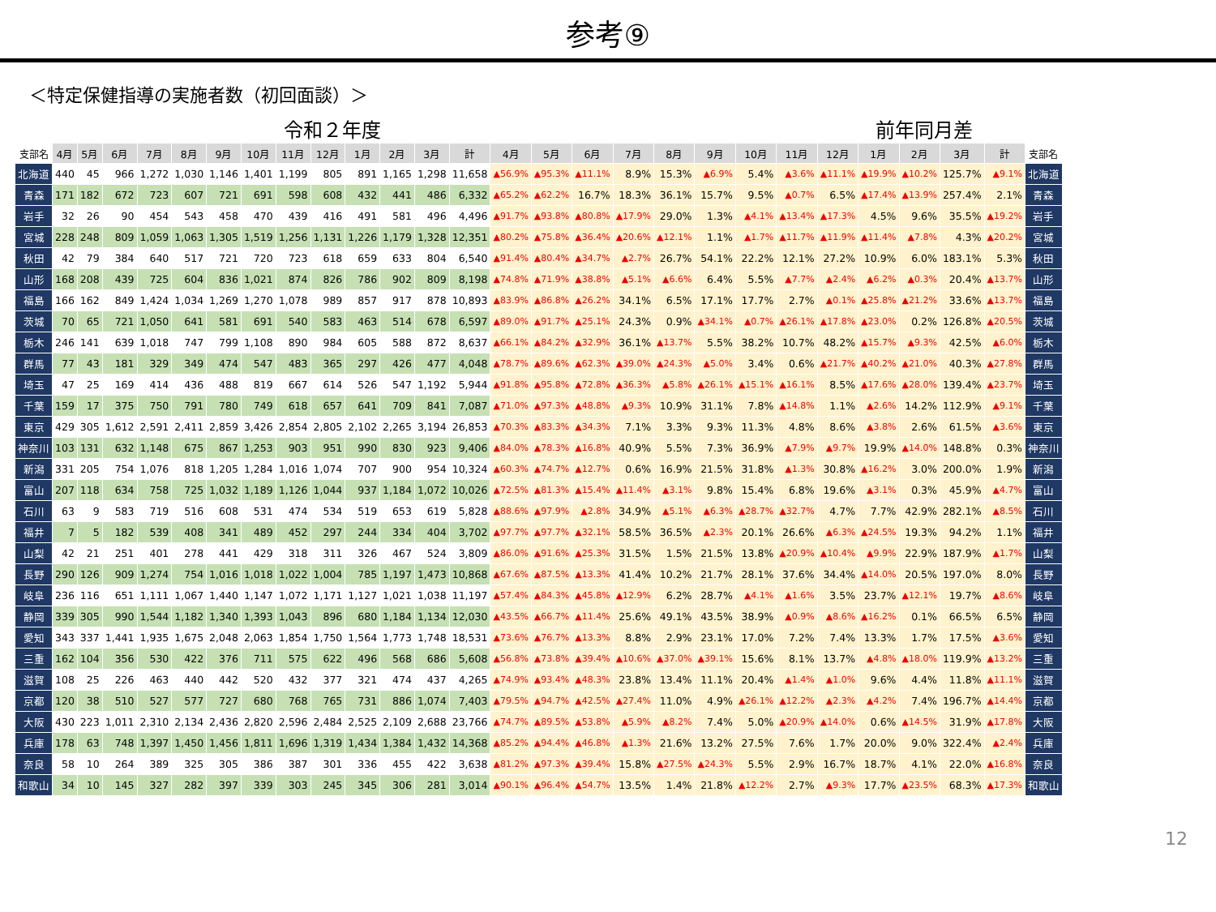参考⑨
＜特定保健指導の実施者数（初回面談）＞
令和２年度 前年同月差
| 支部名 | 4月 | 5月 | 6月 | 7月 | 8月 | 9月 | 10月 | 11月 | 12月 | 1月 | 2月 | 3月 | 計 | 4月 | 5月 | 6月 | 7月 | 8月 | 9月 | 10月 | 11月 | 12月 | 1月 | 2月 | 3月 | 計 | 支部名 |
| --- | --- | --- | --- | --- | --- | --- | --- | --- | --- | --- | --- | --- | --- | --- | --- | --- | --- | --- | --- | --- | --- | --- | --- | --- | --- | --- | --- |
| 北海道 | 440 | 45 | 966 | 1,272 | 1,030 | 1,146 | 1,401 | 1,199 | 805 | 891 | 1,165 | 1,298 | 11,658 | ▲56.9% | ▲95.3% | ▲11.1% | 8.9% | 15.3% | ▲6.9% | 5.4% | ▲3.6% | ▲11.1% | ▲19.9% | ▲10.2% | 125.7% | ▲9.1% | 北海道 |
| 青森 | 171 | 182 | 672 | 723 | 607 | 721 | 691 | 598 | 608 | 432 | 441 | 486 | 6,332 | ▲65.2% | ▲62.2% | 16.7% | 18.3% | 36.1% | 15.7% | 9.5% | ▲0.7% | 6.5% | ▲17.4% | ▲13.9% | 257.4% | 2.1% | 青森 |
| 岩手 | 32 | 26 | 90 | 454 | 543 | 458 | 470 | 439 | 416 | 491 | 581 | 496 | 4,496 | ▲91.7% | ▲93.8% | ▲80.8% | ▲17.9% | 29.0% | 1.3% | ▲4.1% | ▲13.4% | ▲17.3% | 4.5% | 9.6% | 35.5% | ▲19.2% | 岩手 |
| 宮城 | 228 | 248 | 809 | 1,059 | 1,063 | 1,305 | 1,519 | 1,256 | 1,131 | 1,226 | 1,179 | 1,328 | 12,351 | ▲80.2% | ▲75.8% | ▲36.4% | ▲20.6% | ▲12.1% | 1.1% | ▲1.7% | ▲11.7% | ▲11.9% | ▲11.4% | ▲7.8% | 4.3% | ▲20.2% | 宮城 |
| 秋田 | 42 | 79 | 384 | 640 | 517 | 721 | 720 | 723 | 618 | 659 | 633 | 804 | 6,540 | ▲91.4% | ▲80.4% | ▲34.7% | ▲2.7% | 26.7% | 54.1% | 22.2% | 12.1% | 27.2% | 10.9% | 6.0% | 183.1% | 5.3% | 秋田 |
| 山形 | 168 | 208 | 439 | 725 | 604 | 836 | 1,021 | 874 | 826 | 786 | 902 | 809 | 8,198 | ▲74.8% | ▲71.9% | ▲38.8% | ▲5.1% | ▲6.6% | 6.4% | 5.5% | ▲7.7% | ▲2.4% | ▲6.2% | ▲0.3% | 20.4% | ▲13.7% | 山形 |
| 福島 | 166 | 162 | 849 | 1,424 | 1,034 | 1,269 | 1,270 | 1,078 | 989 | 857 | 917 | 878 | 10,893 | ▲83.9% | ▲86.8% | ▲26.2% | 34.1% | 6.5% | 17.1% | 17.7% | 2.7% | ▲0.1% | ▲25.8% | ▲21.2% | 33.6% | ▲13.7% | 福島 |
| 茨城 | 70 | 65 | 721 | 1,050 | 641 | 581 | 691 | 540 | 583 | 463 | 514 | 678 | 6,597 | ▲89.0% | ▲91.7% | ▲25.1% | 24.3% | 0.9% | ▲34.1% | ▲0.7% | ▲26.1% | ▲17.8% | ▲23.0% | 0.2% | 126.8% | ▲20.5% | 茨城 |
| 栃木 | 246 | 141 | 639 | 1,018 | 747 | 799 | 1,108 | 890 | 984 | 605 | 588 | 872 | 8,637 | ▲66.1% | ▲84.2% | ▲32.9% | 36.1% | ▲13.7% | 5.5% | 38.2% | 10.7% | 48.2% | ▲15.7% | ▲9.3% | 42.5% | ▲6.0% | 栃木 |
| 群馬 | 77 | 43 | 181 | 329 | 349 | 474 | 547 | 483 | 365 | 297 | 426 | 477 | 4,048 | ▲78.7% | ▲89.6% | ▲62.3% | ▲39.0% | ▲24.3% | ▲5.0% | 3.4% | 0.6% | ▲21.7% | ▲40.2% | ▲21.0% | 40.3% | ▲27.8% | 群馬 |
| 埼玉 | 47 | 25 | 169 | 414 | 436 | 488 | 819 | 667 | 614 | 526 | 547 | 1,192 | 5,944 | ▲91.8% | ▲95.8% | ▲72.8% | ▲36.3% | ▲5.8% | ▲26.1% | ▲15.1% | ▲16.1% | 8.5% | ▲17.6% | ▲28.0% | 139.4% | ▲23.7% | 埼玉 |
| 千葉 | 159 | 17 | 375 | 750 | 791 | 780 | 749 | 618 | 657 | 641 | 709 | 841 | 7,087 | ▲71.0% | ▲97.3% | ▲48.8% | ▲9.3% | 10.9% | 31.1% | 7.8% | ▲14.8% | 1.1% | ▲2.6% | 14.2% | 112.9% | ▲9.1% | 千葉 |
| 東京 | 429 | 305 | 1,612 | 2,591 | 2,411 | 2,859 | 3,426 | 2,854 | 2,805 | 2,102 | 2,265 | 3,194 | 26,853 | ▲70.3% | ▲83.3% | ▲34.3% | 7.1% | 3.3% | 9.3% | 11.3% | 4.8% | 8.6% | ▲3.8% | 2.6% | 61.5% | ▲3.6% | 東京 |
| 神奈川 | 103 | 131 | 632 | 1,148 | 675 | 867 | 1,253 | 903 | 951 | 990 | 830 | 923 | 9,406 | ▲84.0% | ▲78.3% | ▲16.8% | 40.9% | 5.5% | 7.3% | 36.9% | ▲7.9% | ▲9.7% | 19.9% | ▲14.0% | 148.8% | 0.3% | 神奈川 |
| 新潟 | 331 | 205 | 754 | 1,076 | 818 | 1,205 | 1,284 | 1,016 | 1,074 | 707 | 900 | 954 | 10,324 | ▲60.3% | ▲74.7% | ▲12.7% | 0.6% | 16.9% | 21.5% | 31.8% | ▲1.3% | 30.8% | ▲16.2% | 3.0% | 200.0% | 1.9% | 新潟 |
| 富山 | 207 | 118 | 634 | 758 | 725 | 1,032 | 1,189 | 1,126 | 1,044 | 937 | 1,184 | 1,072 | 10,026 | ▲72.5% | ▲81.3% | ▲15.4% | ▲11.4% | ▲3.1% | 9.8% | 15.4% | 6.8% | 19.6% | ▲3.1% | 0.3% | 45.9% | ▲4.7% | 富山 |
| 石川 | 63 | 9 | 583 | 719 | 516 | 608 | 531 | 474 | 534 | 519 | 653 | 619 | 5,828 | ▲88.6% | ▲97.9% | ▲2.8% | 34.9% | ▲5.1% | ▲6.3% | ▲28.7% | ▲32.7% | 4.7% | 7.7% | 42.9% | 282.1% | ▲8.5% | 石川 |
| 福井 | 7 | 5 | 182 | 539 | 408 | 341 | 489 | 452 | 297 | 244 | 334 | 404 | 3,702 | ▲97.7% | ▲97.7% | ▲32.1% | 58.5% | 36.5% | ▲2.3% | 20.1% | 26.6% | ▲6.3% | ▲24.5% | 19.3% | 94.2% | 1.1% | 福井 |
| 山梨 | 42 | 21 | 251 | 401 | 278 | 441 | 429 | 318 | 311 | 326 | 467 | 524 | 3,809 | ▲86.0% | ▲91.6% | ▲25.3% | 31.5% | 1.5% | 21.5% | 13.8% | ▲20.9% | ▲10.4% | ▲9.9% | 22.9% | 187.9% | ▲1.7% | 山梨 |
| 長野 | 290 | 126 | 909 | 1,274 | 754 | 1,016 | 1,018 | 1,022 | 1,004 | 785 | 1,197 | 1,473 | 10,868 | ▲67.6% | ▲87.5% | ▲13.3% | 41.4% | 10.2% | 21.7% | 28.1% | 37.6% | 34.4% | ▲14.0% | 20.5% | 197.0% | 8.0% | 長野 |
| 岐阜 | 236 | 116 | 651 | 1,111 | 1,067 | 1,440 | 1,147 | 1,072 | 1,171 | 1,127 | 1,021 | 1,038 | 11,197 | ▲57.4% | ▲84.3% | ▲45.8% | ▲12.9% | 6.2% | 28.7% | ▲4.1% | ▲1.6% | 3.5% | 23.7% | ▲12.1% | 19.7% | ▲8.6% | 岐阜 |
| 静岡 | 339 | 305 | 990 | 1,544 | 1,182 | 1,340 | 1,393 | 1,043 | 896 | 680 | 1,184 | 1,134 | 12,030 | ▲43.5% | ▲66.7% | ▲11.4% | 25.6% | 49.1% | 43.5% | 38.9% | ▲0.9% | ▲8.6% | ▲16.2% | 0.1% | 66.5% | 6.5% | 静岡 |
| 愛知 | 343 | 337 | 1,441 | 1,935 | 1,675 | 2,048 | 2,063 | 1,854 | 1,750 | 1,564 | 1,773 | 1,748 | 18,531 | ▲73.6% | ▲76.7% | ▲13.3% | 8.8% | 2.9% | 23.1% | 17.0% | 7.2% | 7.4% | 13.3% | 1.7% | 17.5% | ▲3.6% | 愛知 |
| 三重 | 162 | 104 | 356 | 530 | 422 | 376 | 711 | 575 | 622 | 496 | 568 | 686 | 5,608 | ▲56.8% | ▲73.8% | ▲39.4% | ▲10.6% | ▲37.0% | ▲39.1% | 15.6% | 8.1% | 13.7% | ▲4.8% | ▲18.0% | 119.9% | ▲13.2% | 三重 |
| 滋賀 | 108 | 25 | 226 | 463 | 440 | 442 | 520 | 432 | 377 | 321 | 474 | 437 | 4,265 | ▲74.9% | ▲93.4% | ▲48.3% | 23.8% | 13.4% | 11.1% | 20.4% | ▲1.4% | ▲1.0% | 9.6% | 4.4% | 11.8% | ▲11.1% | 滋賀 |
| 京都 | 120 | 38 | 510 | 527 | 577 | 727 | 680 | 768 | 765 | 731 | 886 | 1,074 | 7,403 | ▲79.5% | ▲94.7% | ▲42.5% | ▲27.4% | 11.0% | 4.9% | ▲26.1% | ▲12.2% | ▲2.3% | ▲4.2% | 7.4% | 196.7% | ▲14.4% | 京都 |
| 大阪 | 430 | 223 | 1,011 | 2,310 | 2,134 | 2,436 | 2,820 | 2,596 | 2,484 | 2,525 | 2,109 | 2,688 | 23,766 | ▲74.7% | ▲89.5% | ▲53.8% | ▲5.9% | ▲8.2% | 7.4% | 5.0% | ▲20.9% | ▲14.0% | 0.6% | ▲14.5% | 31.9% | ▲17.8% | 大阪 |
| 兵庫 | 178 | 63 | 748 | 1,397 | 1,450 | 1,456 | 1,811 | 1,696 | 1,319 | 1,434 | 1,384 | 1,432 | 14,368 | ▲85.2% | ▲94.4% | ▲46.8% | ▲1.3% | 21.6% | 13.2% | 27.5% | 7.6% | 1.7% | 20.0% | 9.0% | 322.4% | ▲2.4% | 兵庫 |
| 奈良 | 58 | 10 | 264 | 389 | 325 | 305 | 386 | 387 | 301 | 336 | 455 | 422 | 3,638 | ▲81.2% | ▲97.3% | ▲39.4% | 15.8% | ▲27.5% | ▲24.3% | 5.5% | 2.9% | 16.7% | 18.7% | 4.1% | 22.0% | ▲16.8% | 奈良 |
| 和歌山 | 34 | 10 | 145 | 327 | 282 | 397 | 339 | 303 | 245 | 345 | 306 | 281 | 3,014 | ▲90.1% | ▲96.4% | ▲54.7% | 13.5% | 1.4% | 21.8% | ▲12.2% | 2.7% | ▲9.3% | 17.7% | ▲23.5% | 68.3% | ▲17.3% | 和歌山 |
12